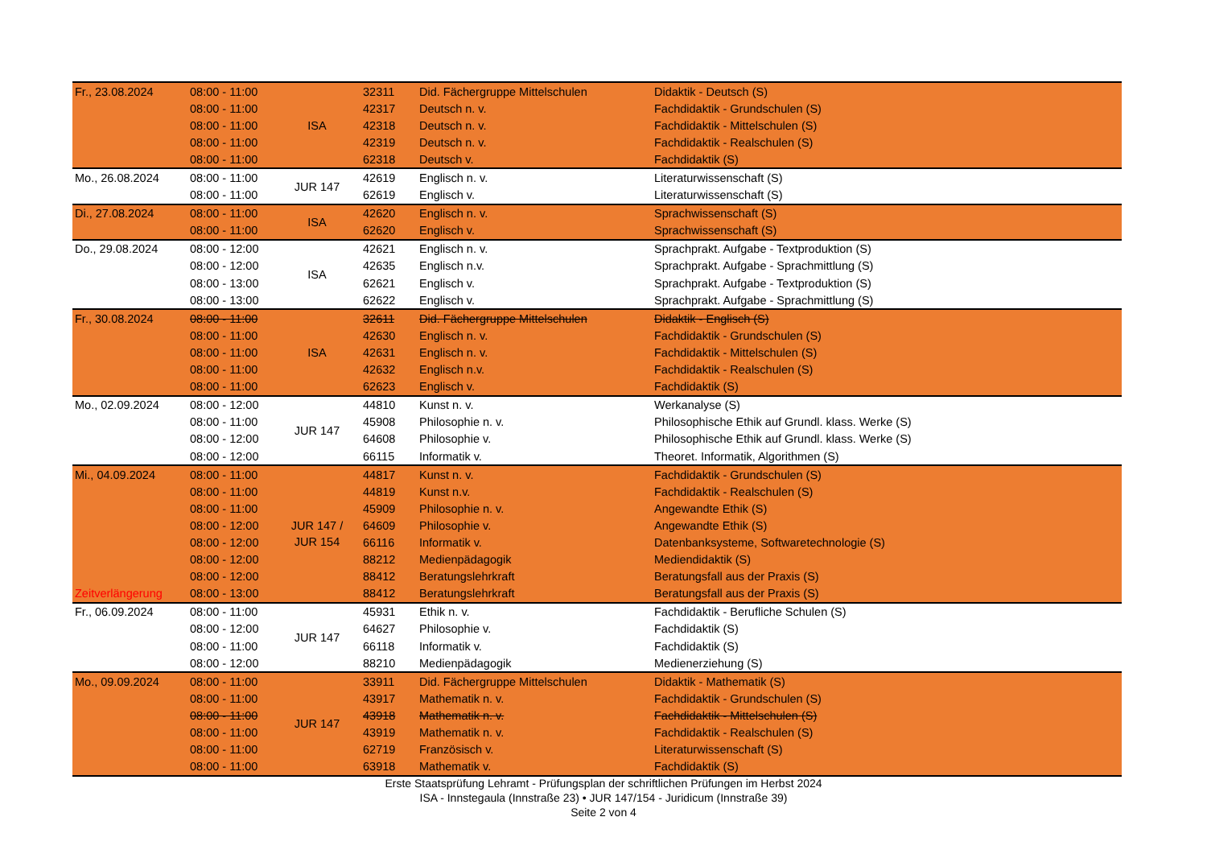| Fr., 23.08.2024 | 08:00 - 11:00 | ISA | 32311 | Did. Fächergruppe Mittelschulen | Didaktik - Deutsch (S) |
| | 08:00 - 11:00 | | 42317 | Deutsch n. v. | Fachdidaktik - Grundschulen (S) |
| | 08:00 - 11:00 | | 42318 | Deutsch n. v. | Fachdidaktik - Mittelschulen (S) |
| | 08:00 - 11:00 | | 42319 | Deutsch n. v. | Fachdidaktik - Realschulen (S) |
| | 08:00 - 11:00 | | 62318 | Deutsch v. | Fachdidaktik (S) |
| Mo., 26.08.2024 | 08:00 - 11:00 | JUR 147 | 42619 | Englisch n. v. | Literaturwissenschaft (S) |
| | 08:00 - 11:00 | | 62619 | Englisch v. | Literaturwissenschaft (S) |
| Di., 27.08.2024 | 08:00 - 11:00 | ISA | 42620 | Englisch n. v. | Sprachwissenschaft (S) |
| | 08:00 - 11:00 | | 62620 | Englisch v. | Sprachwissenschaft (S) |
| Do., 29.08.2024 | 08:00 - 12:00 | ISA | 42621 | Englisch n. v. | Sprachprakt. Aufgabe - Textproduktion (S) |
| | 08:00 - 12:00 | | 42635 | Englisch n.v. | Sprachprakt. Aufgabe - Sprachmittlung (S) |
| | 08:00 - 13:00 | | 62621 | Englisch v. | Sprachprakt. Aufgabe - Textproduktion (S) |
| | 08:00 - 13:00 | | 62622 | Englisch v. | Sprachprakt. Aufgabe - Sprachmittlung (S) |
| Fr., 30.08.2024 | 08:00 - 11:00 | ISA | 32611 | Did. Fächergruppe Mittelschulen | Didaktik - Englisch (S) |
| | 08:00 - 11:00 | | 42630 | Englisch n. v. | Fachdidaktik - Grundschulen (S) |
| | 08:00 - 11:00 | | 42631 | Englisch n. v. | Fachdidaktik - Mittelschulen (S) |
| | 08:00 - 11:00 | | 42632 | Englisch n.v. | Fachdidaktik - Realschulen (S) |
| | 08:00 - 11:00 | | 62623 | Englisch v. | Fachdidaktik (S) |
| Mo., 02.09.2024 | 08:00 - 12:00 | JUR 147 | 44810 | Kunst n. v. | Werkanalyse (S) |
| | 08:00 - 11:00 | | 45908 | Philosophie n. v. | Philosophische Ethik auf Grundl. klass. Werke (S) |
| | 08:00 - 12:00 | | 64608 | Philosophie v. | Philosophische Ethik auf Grundl. klass. Werke (S) |
| | 08:00 - 12:00 | | 66115 | Informatik v. | Theoret. Informatik, Algorithmen (S) |
| Mi., 04.09.2024 | 08:00 - 11:00 | JUR 147 / JUR 154 | 44817 | Kunst n. v. | Fachdidaktik - Grundschulen (S) |
| | 08:00 - 11:00 | | 44819 | Kunst n.v. | Fachdidaktik - Realschulen (S) |
| | 08:00 - 11:00 | | 45909 | Philosophie n. v. | Angewandte Ethik (S) |
| | 08:00 - 12:00 | | 64609 | Philosophie v. | Angewandte Ethik (S) |
| | 08:00 - 12:00 | | 66116 | Informatik v. | Datenbanksysteme, Softwaretechnologie (S) |
| | 08:00 - 12:00 | | 88212 | Medienpädagogik | Mediendidaktik (S) |
| | 08:00 - 12:00 | | 88412 | Beratungslehrkraft | Beratungsfall aus der Praxis (S) |
| Zeitverlängerung | 08:00 - 13:00 | | 88412 | Beratungslehrkraft | Beratungsfall aus der Praxis (S) |
| Fr., 06.09.2024 | 08:00 - 11:00 | JUR 147 | 45931 | Ethik n. v. | Fachdidaktik - Berufliche Schulen (S) |
| | 08:00 - 12:00 | | 64627 | Philosophie v. | Fachdidaktik (S) |
| | 08:00 - 11:00 | | 66118 | Informatik v. | Fachdidaktik (S) |
| | 08:00 - 12:00 | | 88210 | Medienpädagogik | Medienerziehung (S) |
| Mo., 09.09.2024 | 08:00 - 11:00 | JUR 147 | 33911 | Did. Fächergruppe Mittelschulen | Didaktik - Mathematik (S) |
| | 08:00 - 11:00 | | 43917 | Mathematik n. v. | Fachdidaktik - Grundschulen (S) |
| | 08:00 - 11:00 | | 43918 | Mathematik n. v. | Fachdidaktik - Mittelschulen (S) |
| | 08:00 - 11:00 | | 43919 | Mathematik n. v. | Fachdidaktik - Realschulen (S) |
| | 08:00 - 11:00 | | 62719 | Französisch v. | Literaturwissenschaft (S) |
| | 08:00 - 11:00 | | 63918 | Mathematik v. | Fachdidaktik (S) |
Erste Staatsprüfung Lehramt - Prüfungsplan der schriftlichen Prüfungen im Herbst 2024
ISA - Innstegaula (Innstraße 23) • JUR 147/154 - Juridicum (Innstraße 39)
Seite 2 von 4